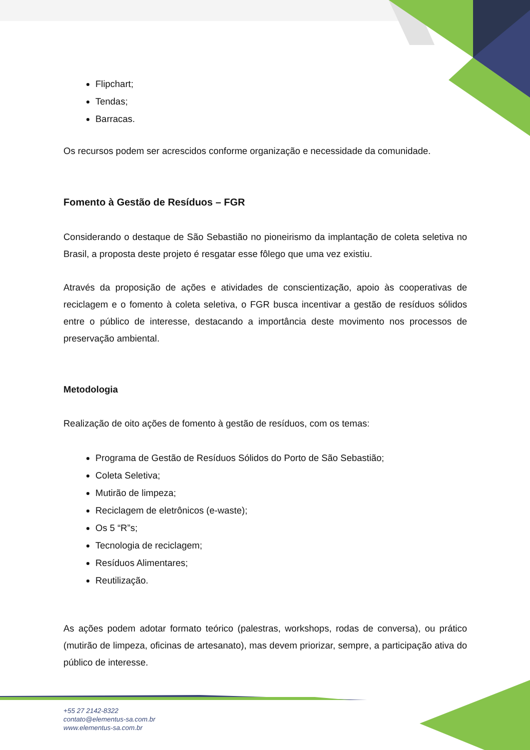Flipchart;
Tendas;
Barracas.
Os recursos podem ser acrescidos conforme organização e necessidade da comunidade.
Fomento à Gestão de Resíduos – FGR
Considerando o destaque de São Sebastião no pioneirismo da implantação de coleta seletiva no Brasil, a proposta deste projeto é resgatar esse fôlego que uma vez existiu.
Através da proposição de ações e atividades de conscientização, apoio às cooperativas de reciclagem e o fomento à coleta seletiva, o FGR busca incentivar a gestão de resíduos sólidos entre o público de interesse, destacando a importância deste movimento nos processos de preservação ambiental.
Metodologia
Realização de oito ações de fomento à gestão de resíduos, com os temas:
Programa de Gestão de Resíduos Sólidos do Porto de São Sebastião;
Coleta Seletiva;
Mutirão de limpeza;
Reciclagem de eletrônicos (e-waste);
Os 5 “R”s;
Tecnologia de reciclagem;
Resíduos Alimentares;
Reutilização.
As ações podem adotar formato teórico (palestras, workshops, rodas de conversa), ou prático (mutirão de limpeza, oficinas de artesanato), mas devem priorizar, sempre, a participação ativa do público de interesse.
+55 27 2142-8322
contato@elementus-sa.com.br
www.elementus-sa.com.br